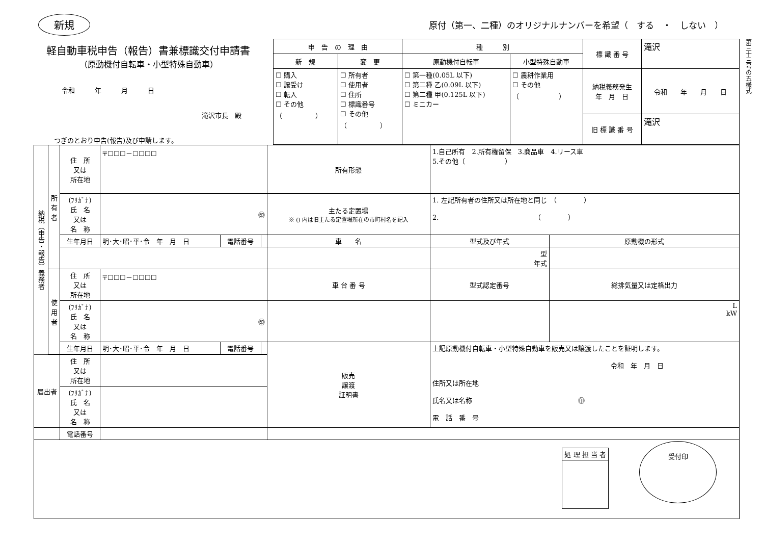新規 原付（第一、二種）のオリジナルナンバーを希望（　する　・　しない　）
軽自動車税申告（報告）書兼標識交付申請書
（原動機付自転車・小型特殊自動車）
令和　　　年　　　月　　　日
滝沢市長　殿
つぎのとおり申告(報告)及び申請します。
| 申 告 の 理 由 | | 種 別 | | 標 識 番 号 | 滝沢 |
| 新 規 | 変 更 | 原動機付自転車 | 小型特殊自動車 | | |
| ☐ 購入 ☐ 譲受け ☐ 転入 ☐ その他 （ ） | ☐ 所有者 ☐ 使用者 ☐ 住所 ☐ 標識番号 ☐ その他 （ ） | ☐ 第一種(0.05L 以下) ☐ 第二種 乙(0.09L 以下) ☐ 第二種 甲(0.125L 以下) ☐ ミニカー | ☐ 農耕作業用 ☐ その他 （ ） | | |
| | | | | 納税義務発生 年 月 日 | 令和 年 月 日 |
| | | | | 旧 標 識 番 号 | 滝沢 |
第三十三号の五様式
| 納税（申告・報告）義務者 | 所有者 | 住 所 又は 所在地 | 〒☐☐☐－☐☐☐☐ | | | 所有形態 | 1.自己所有 2.所有権留保 3.商品車 4.リース車 5.その他（ ） | |
| | | (ﾌﾘｶﾞﾅ) 氏 名 又は 名 称 | ㊞ | | | 主たる定置場 ※ () 内は旧主たる定置場所在の市町村名を記入 | 1. 左記所有者の住所又は所在地と同じ （ ） 2. （ ） | |
| | | 生年月日 | 明･大･昭･平･令 年 月 日 | 電話番号 | | 車 名 | 型式及び年式 | 原動機の形式 |
| | | | | | | | 型 年式 | |
| | 使用者 | 住 所 又は 所在地 | 〒☐☐☐－☐☐☐☐ | | | 車 台 番 号 | 型式認定番号 | 総排気量又は定格出力 |
| | | (ﾌﾘｶﾞﾅ) 氏 名 又は 名 称 | ㊞ | | | | | L kW |
| | | 生年月日 | 明･大･昭･平･令 年 月 日 | 電話番号 | | 販売 譲渡 証明書 | 上記原動機付自転車・小型特殊自動車を販売又は譲渡したことを証明します。 令和 年 月 日 住所又は所在地 氏名又は名称 ㊞ 電 話 番 号 | |
| 届出者 | | 住 所 又は 所在地 | | | | | | |
| | | (ﾌﾘｶﾞﾅ) 氏 名 又は 名 称 | | | | | | |
| | | 電話番号 | | | | | | |
| / 処 理 担 当 者 / 受付印 | | | | | | | | |